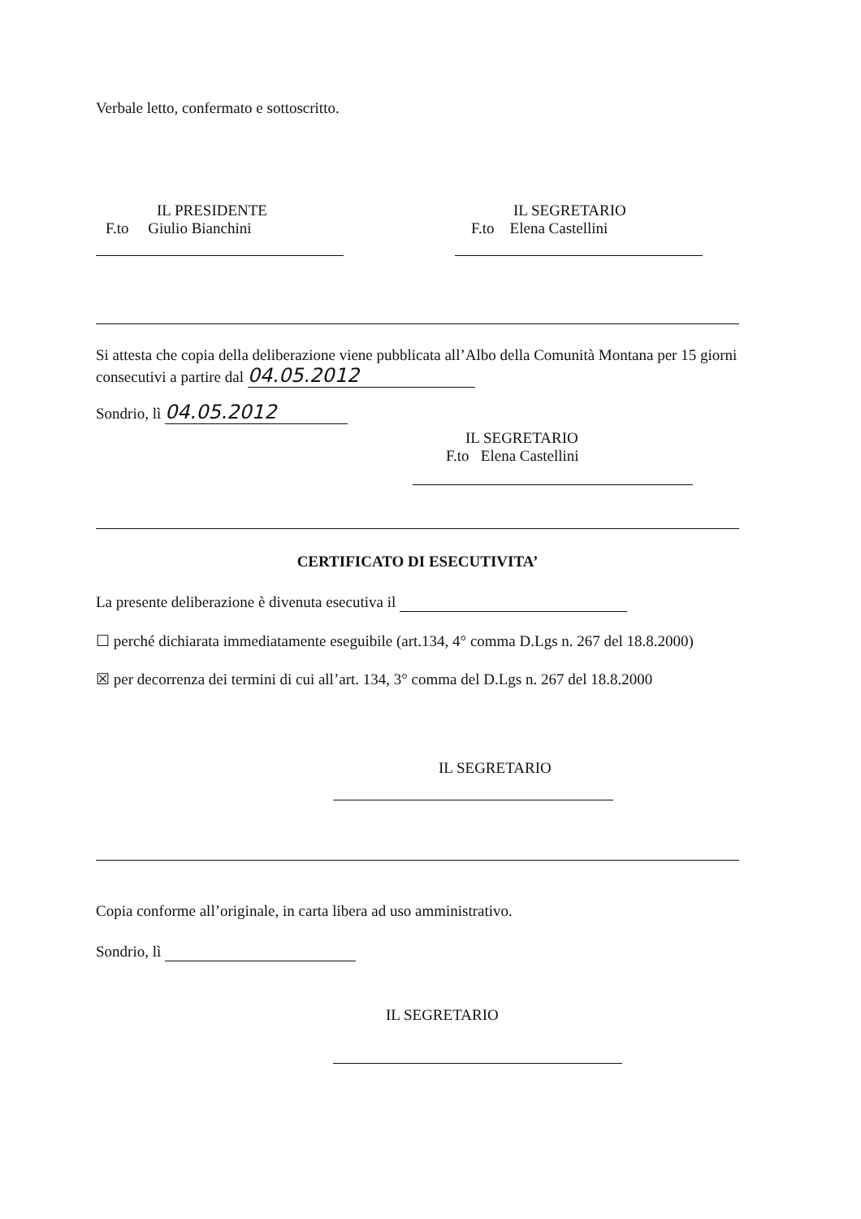Verbale letto, confermato e sottoscritto.
IL PRESIDENTE
F.to Giulio Bianchini
IL SEGRETARIO
F.to Elena Castellini
Si attesta che copia della deliberazione viene pubblicata all’Albo della Comunità Montana per 15 giorni consecutivi a partire dal 04.05.2012
Sondrio, lì 04.05.2012
IL SEGRETARIO
F.to Elena Castellini
CERTIFICATO DI ESECUTIVITA’
La presente deliberazione è divenuta esecutiva il
☐ perché dichiarata immediatamente eseguibile (art.134, 4° comma D.Lgs n. 267 del 18.8.2000)
☒ per decorrenza dei termini di cui all’art. 134, 3° comma del D.Lgs n. 267 del 18.8.2000
IL SEGRETARIO
Copia conforme all’originale, in carta libera ad uso amministrativo.
Sondrio, lì
IL SEGRETARIO